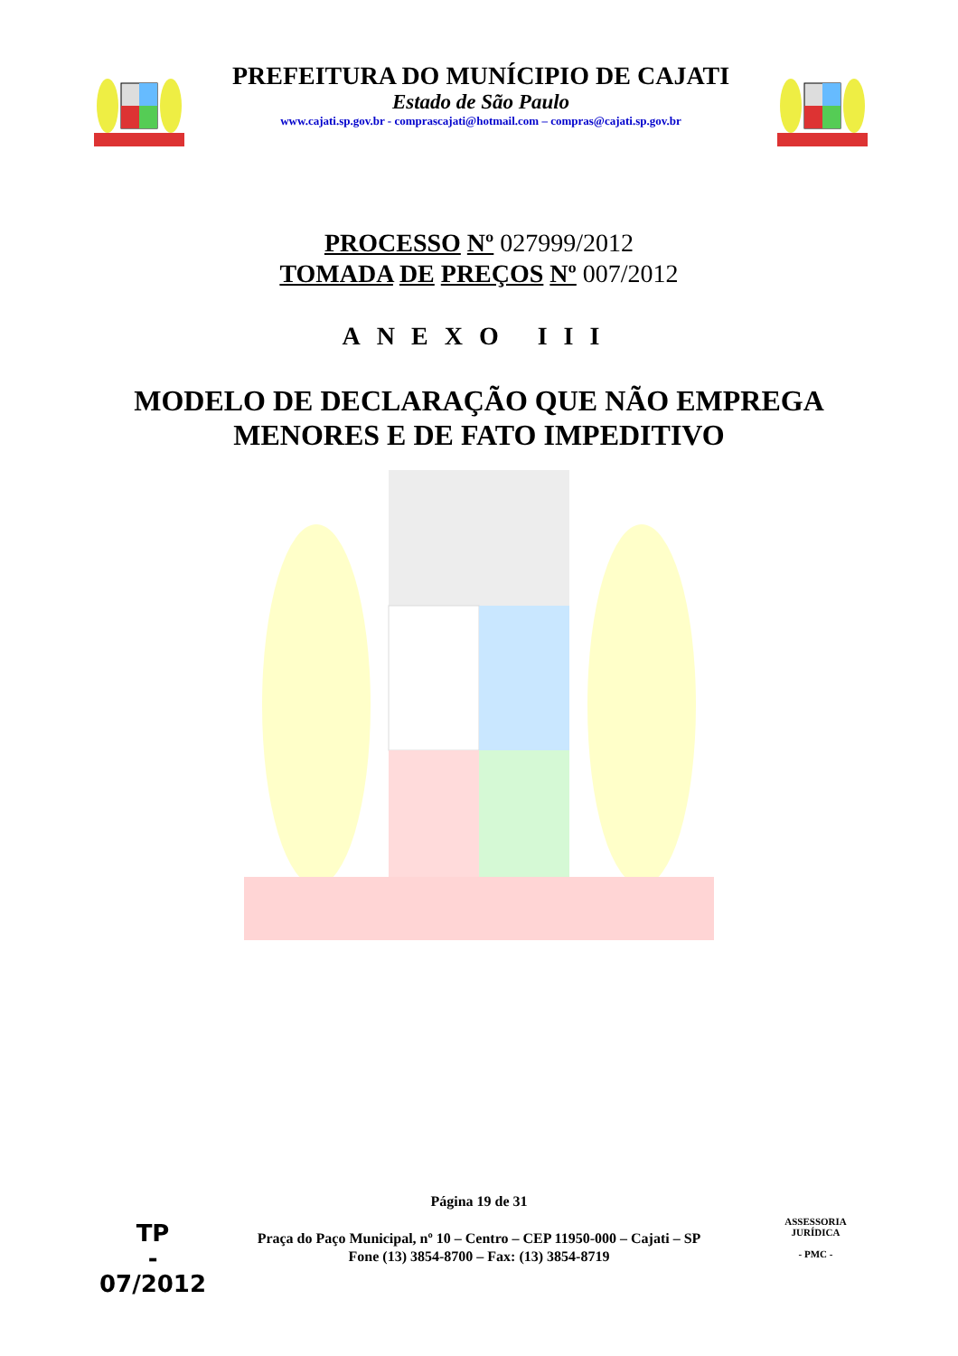PREFEITURA DO MUNÍCIPIO DE CAJATI
Estado de São Paulo
www.cajati.sp.gov.br - comprascajati@hotmail.com – compras@cajati.sp.gov.br
PROCESSO Nº 027999/2012
TOMADA DE PREÇOS Nº 007/2012
ANEXO III
MODELO DE DECLARAÇÃO QUE NÃO EMPREGA
MENORES E DE FATO IMPEDITIVO
Página 19 de 31
Praça do Paço Municipal, nº 10 – Centro – CEP 11950-000 – Cajati – SP
Fone (13) 3854-8700 – Fax: (13) 3854-8719
TP
-
07/2012
ASSESSORIA JURÍDICA
- PMC -